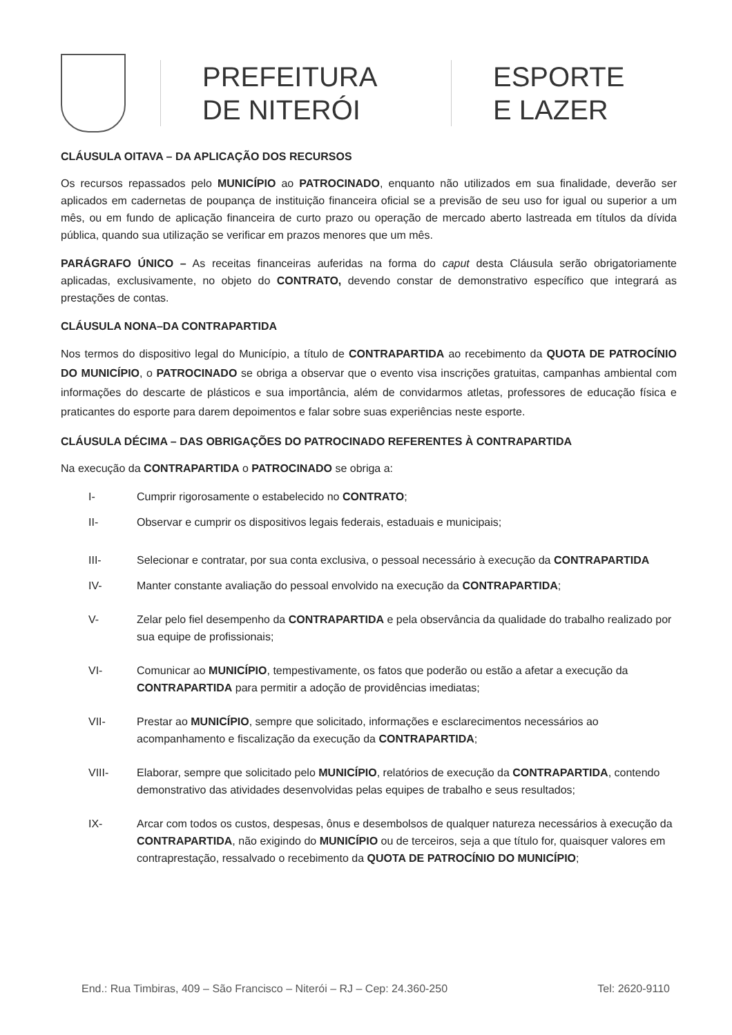PREFEITURA
DE NITERÓI
ESPORTE
E LAZER
CLÁUSULA OITAVA – DA APLICAÇÃO DOS RECURSOS
Os recursos repassados pelo MUNICÍPIO ao PATROCINADO, enquanto não utilizados em sua finalidade, deverão ser aplicados em cadernetas de poupança de instituição financeira oficial se a previsão de seu uso for igual ou superior a um mês, ou em fundo de aplicação financeira de curto prazo ou operação de mercado aberto lastreada em títulos da dívida pública, quando sua utilização se verificar em prazos menores que um mês.
PARÁGRAFO ÚNICO – As receitas financeiras auferidas na forma do caput desta Cláusula serão obrigatoriamente aplicadas, exclusivamente, no objeto do CONTRATO, devendo constar de demonstrativo específico que integrará as prestações de contas.
CLÁUSULA NONA–DA CONTRAPARTIDA
Nos termos do dispositivo legal do Município, a título de CONTRAPARTIDA ao recebimento da QUOTA DE PATROCÍNIO DO MUNICÍPIO, o PATROCINADO se obriga a observar que o evento visa inscrições gratuitas, campanhas ambiental com informações do descarte de plásticos e sua importância, além de convidarmos atletas, professores de educação física e praticantes do esporte para darem depoimentos e falar sobre suas experiências neste esporte.
CLÁUSULA DÉCIMA – DAS OBRIGAÇÕES DO PATROCINADO REFERENTES À CONTRAPARTIDA
Na execução da CONTRAPARTIDA o PATROCINADO se obriga a:
I- Cumprir rigorosamente o estabelecido no CONTRATO;
II- Observar e cumprir os dispositivos legais federais, estaduais e municipais;
III- Selecionar e contratar, por sua conta exclusiva, o pessoal necessário à execução da CONTRAPARTIDA
IV- Manter constante avaliação do pessoal envolvido na execução da CONTRAPARTIDA;
V- Zelar pelo fiel desempenho da CONTRAPARTIDA e pela observância da qualidade do trabalho realizado por sua equipe de profissionais;
VI- Comunicar ao MUNICÍPIO, tempestivamente, os fatos que poderão ou estão a afetar a execução da CONTRAPARTIDA para permitir a adoção de providências imediatas;
VII- Prestar ao MUNICÍPIO, sempre que solicitado, informações e esclarecimentos necessários ao acompanhamento e fiscalização da execução da CONTRAPARTIDA;
VIII- Elaborar, sempre que solicitado pelo MUNICÍPIO, relatórios de execução da CONTRAPARTIDA, contendo demonstrativo das atividades desenvolvidas pelas equipes de trabalho e seus resultados;
IX- Arcar com todos os custos, despesas, ônus e desembolsos de qualquer natureza necessários à execução da CONTRAPARTIDA, não exigindo do MUNICÍPIO ou de terceiros, seja a que título for, quaisquer valores em contraprestação, ressalvado o recebimento da QUOTA DE PATROCÍNIO DO MUNICÍPIO;
End.: Rua Timbiras, 409 – São Francisco – Niterói – RJ – Cep: 24.360-250 Tel: 2620-9110